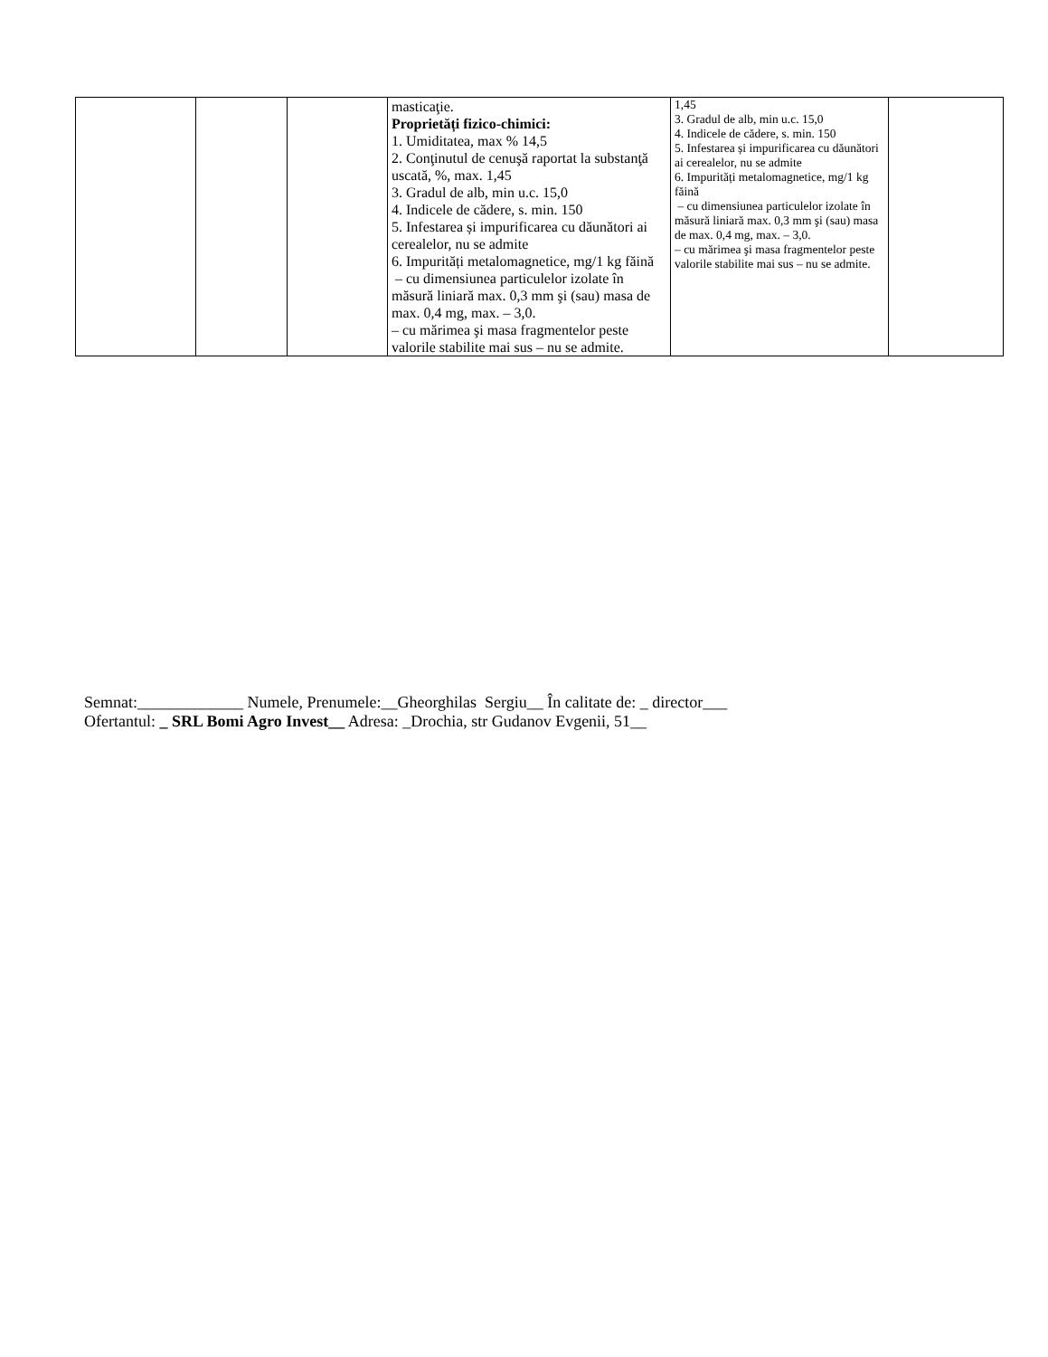| | | | masticaţie. Proprietăți fizico-chimici: 1. Umiditatea, max % 14,5 2. Conţinutul de cenuşă raportat la substanţă uscată, %, max. 1,45 3. Gradul de alb, min u.c. 15,0 4. Indicele de cădere, s. min. 150 5. Infestarea și impurificarea cu dăunători ai cerealelor, nu se admite 6. Impurități metalomagnetice, mg/1 kg făină – cu dimensiunea particulelor izolate în măsură liniară max. 0,3 mm şi (sau) masa de max. 0,4 mg, max. – 3,0. – cu mărimea şi masa fragmentelor peste valorile stabilite mai sus – nu se admite. | 1,45 3. Gradul de alb, min u.c. 15,0 4. Indicele de cădere, s. min. 150 5. Infestarea și impurificarea cu dăunători ai cerealelor, nu se admite 6. Impurități metalomagnetice, mg/1 kg făină – cu dimensiunea particulelor izolate în măsură liniară max. 0,3 mm şi (sau) masa de max. 0,4 mg, max. – 3,0. – cu mărimea şi masa fragmentelor peste valorile stabilite mai sus – nu se admite. | |
Semnat:_____________ Numele, Prenumele:__Gheorghilas Sergiu__ În calitate de: _ director___
Ofertantul: _ SRL Bomi Agro Invest__ Adresa: _Drochia, str Gudanov Evgenii, 51__